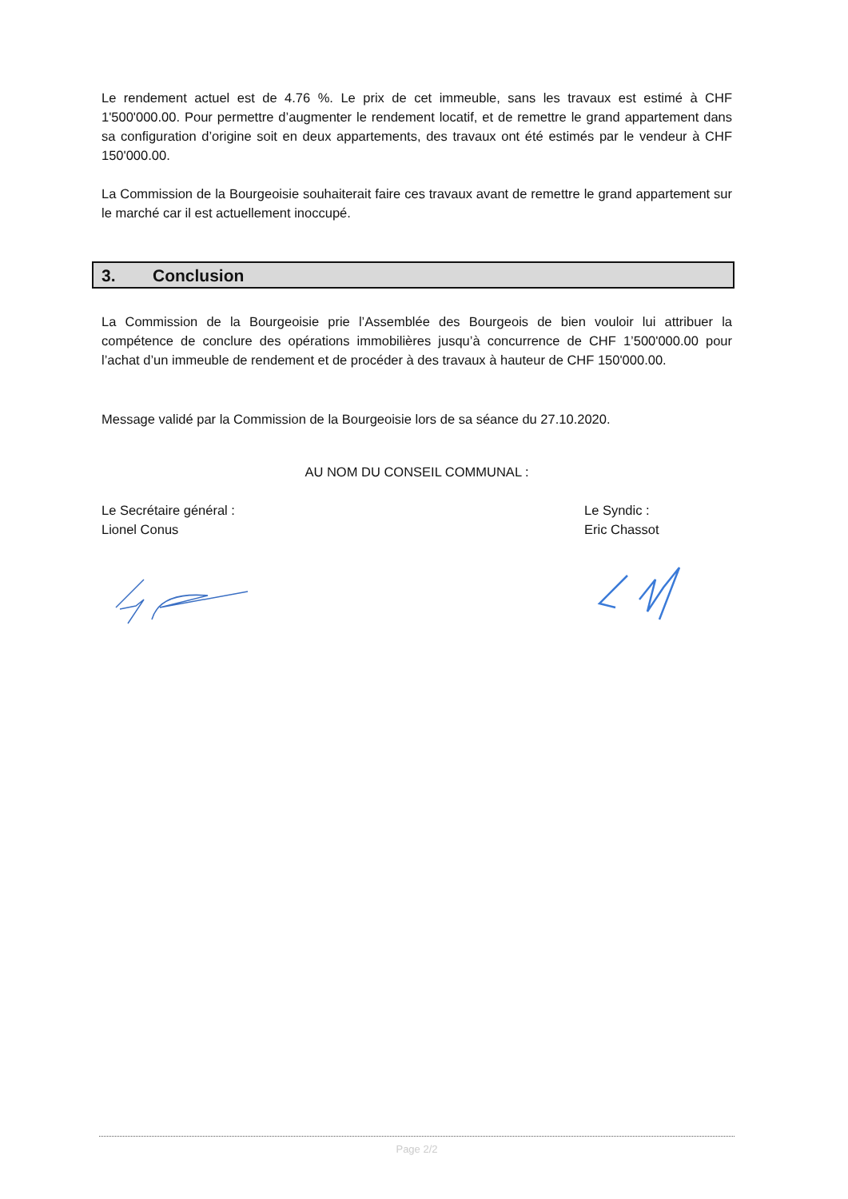Le rendement actuel est de 4.76 %. Le prix de cet immeuble, sans les travaux est estimé à CHF 1'500'000.00. Pour permettre d’augmenter le rendement locatif, et de remettre le grand appartement dans sa configuration d’origine soit en deux appartements, des travaux ont été estimés par le vendeur à CHF 150'000.00.
La Commission de la Bourgeoisie souhaiterait faire ces travaux avant de remettre le grand appartement sur le marché car il est actuellement inoccupé.
3. Conclusion
La Commission de la Bourgeoisie prie l’Assemblée des Bourgeois de bien vouloir lui attribuer la compétence de conclure des opérations immobilières jusqu’à concurrence de CHF 1’500'000.00 pour l’achat d’un immeuble de rendement et de procéder à des travaux à hauteur de CHF 150'000.00.
Message validé par la Commission de la Bourgeoisie lors de sa séance du 27.10.2020.
AU NOM DU CONSEIL COMMUNAL :
Le Secrétaire général :
Lionel Conus
Le Syndic :
Eric Chassot
Page 2/2